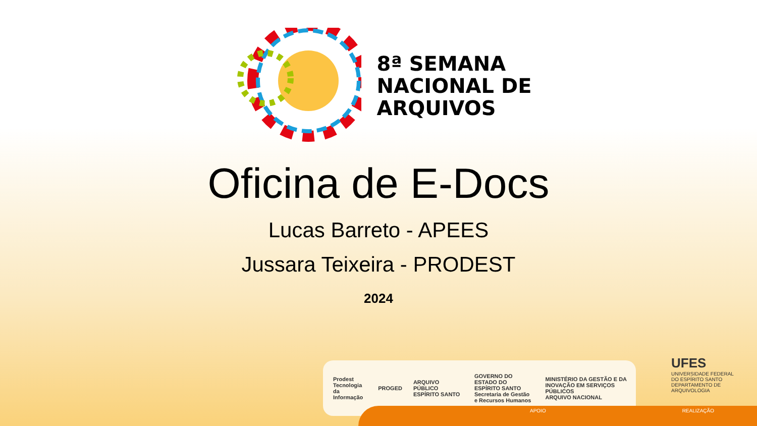8ª SEMANA
NACIONAL DE
ARQUIVOS
Oficina de E-Docs
Lucas Barreto - APEES
Jussara Teixeira - PRODEST
2024
Prodest
Tecnologia da Informação PROGED ARQUIVO PÚBLICO ESPÍRITO SANTO GOVERNO DO ESTADO DO ESPÍRITO SANTO
Secretaria de Gestão e Recursos Humanos MINISTÉRIO DA GESTÃO E DA INOVAÇÃO EM SERVIÇOS PÚBLICOS
ARQUIVO NACIONAL
UFES
UNIVERSIDADE FEDERAL DO ESPÍRITO SANTO
DEPARTAMENTO DE ARQUIVOLOGIA
APOIO REALIZAÇÃO